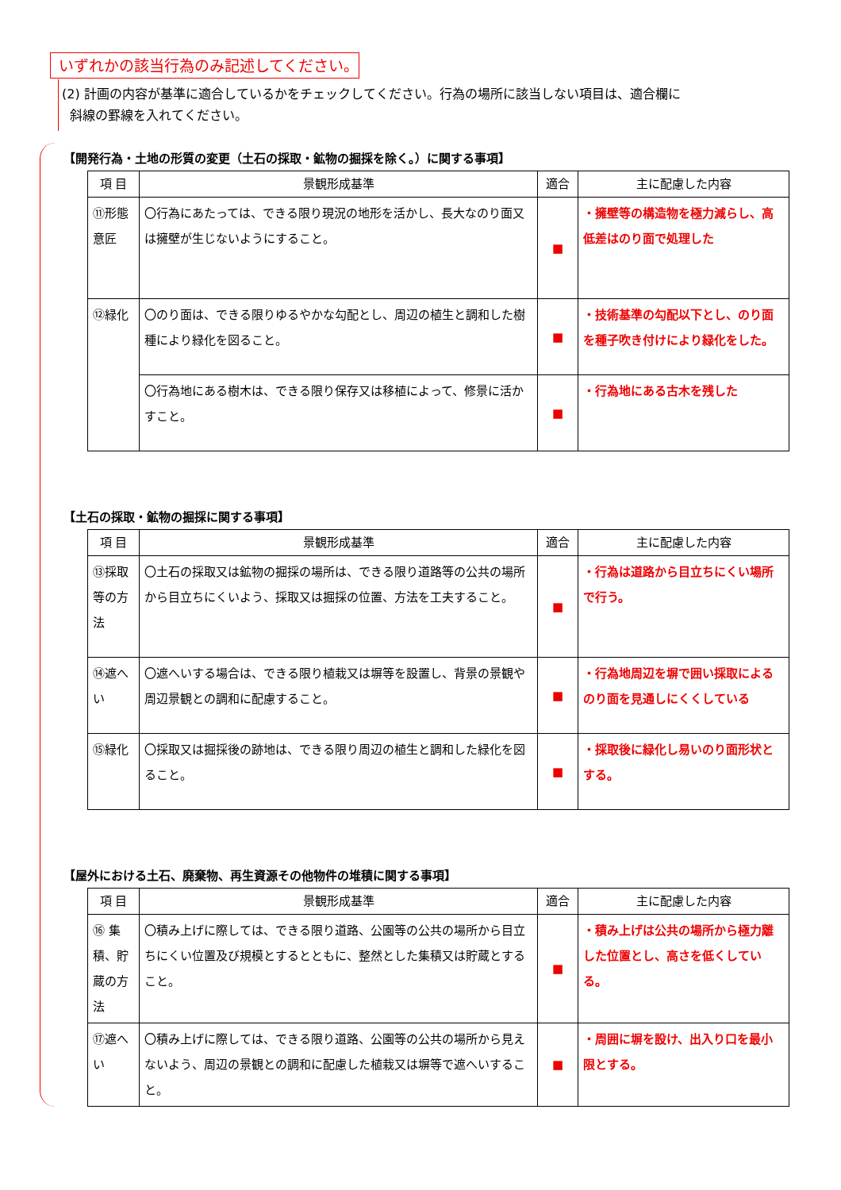いずれかの該当行為のみ記述してください。
(2) 計画の内容が基準に適合しているかをチェックしてください。行為の場所に該当しない項目は、適合欄に
斜線の罫線を入れてください。
【開発行為・土地の形質の変更（土石の採取・鉱物の掘採を除く。）に関する事項】
| 項 目 | 景観形成基準 | 適合 | 主に配慮した内容 |
| --- | --- | --- | --- |
| ⑪形態意匠 | 〇行為にあたっては、できる限り現況の地形を活かし、長大なのり面又は擁壁が生じないようにすること。 | ■ | ・擁壁等の構造物を極力減らし、高低差はのり面で処理した |
| ⑫緑化 | 〇のり面は、できる限りゆるやかな勾配とし、周辺の植生と調和した樹種により緑化を図ること。 | ■ | ・技術基準の勾配以下とし、のり面を種子吹き付けにより緑化をした。 |
| | 〇行為地にある樹木は、できる限り保存又は移植によって、修景に活かすこと。 | ■ | ・行為地にある古木を残した |
【土石の採取・鉱物の掘採に関する事項】
| 項 目 | 景観形成基準 | 適合 | 主に配慮した内容 |
| --- | --- | --- | --- |
| ⑬採取等の方法 | 〇土石の採取又は鉱物の掘採の場所は、できる限り道路等の公共の場所から目立ちにくいよう、採取又は掘採の位置、方法を工夫すること。 | ■ | ・行為は道路から目立ちにくい場所で行う。 |
| ⑭遮へい | 〇遮へいする場合は、できる限り植栽又は塀等を設置し、背景の景観や周辺景観との調和に配慮すること。 | ■ | ・行為地周辺を塀で囲い採取によるのり面を見通しにくくしている |
| ⑮緑化 | 〇採取又は掘採後の跡地は、できる限り周辺の植生と調和した緑化を図ること。 | ■ | ・採取後に緑化し易いのり面形状とする。 |
【屋外における土石、廃棄物、再生資源その他物件の堆積に関する事項】
| 項 目 | 景観形成基準 | 適合 | 主に配慮した内容 |
| --- | --- | --- | --- |
| ⑯ 集積、貯蔵の方法 | 〇積み上げに際しては、できる限り道路、公園等の公共の場所から目立ちにくい位置及び規模とするとともに、整然とした集積又は貯蔵とすること。 | ■ | ・積み上げは公共の場所から極力離した位置とし、高さを低くしている。 |
| ⑰遮へい | 〇積み上げに際しては、できる限り道路、公園等の公共の場所から見えないよう、周辺の景観との調和に配慮した植栽又は塀等で遮へいすること。 | ■ | ・周囲に塀を設け、出入り口を最小限とする。 |